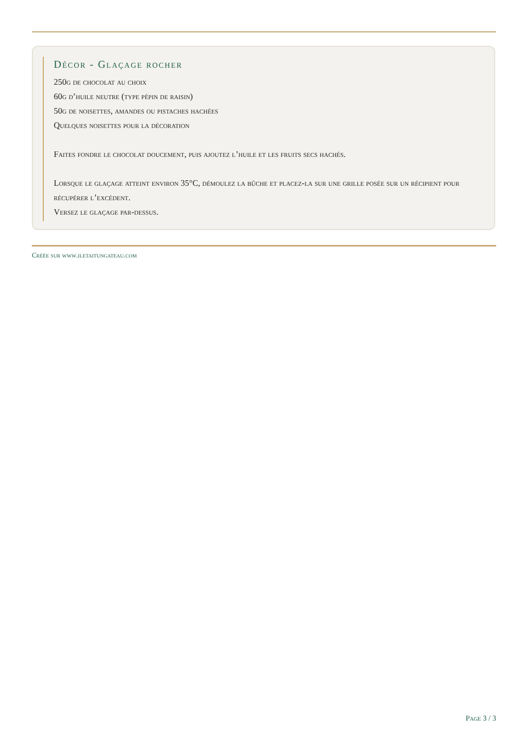Décor - Glaçage rocher
250g de chocolat au choix
60g d’huile neutre (type pépin de raisin)
50g de noisettes, amandes ou pistaches hachées
Quelques noisettes pour la décoration
Faites fondre le chocolat doucement, puis ajoutez l’huile et les fruits secs hachés.
Lorsque le glaçage atteint environ 35°C, démoulez la bûche et placez-la sur une grille posée sur un récipient pour récupérer l’excédent.
Versez le glaçage par-dessus.
Créée sur www.iletaitungateau.com
Page 3 / 3